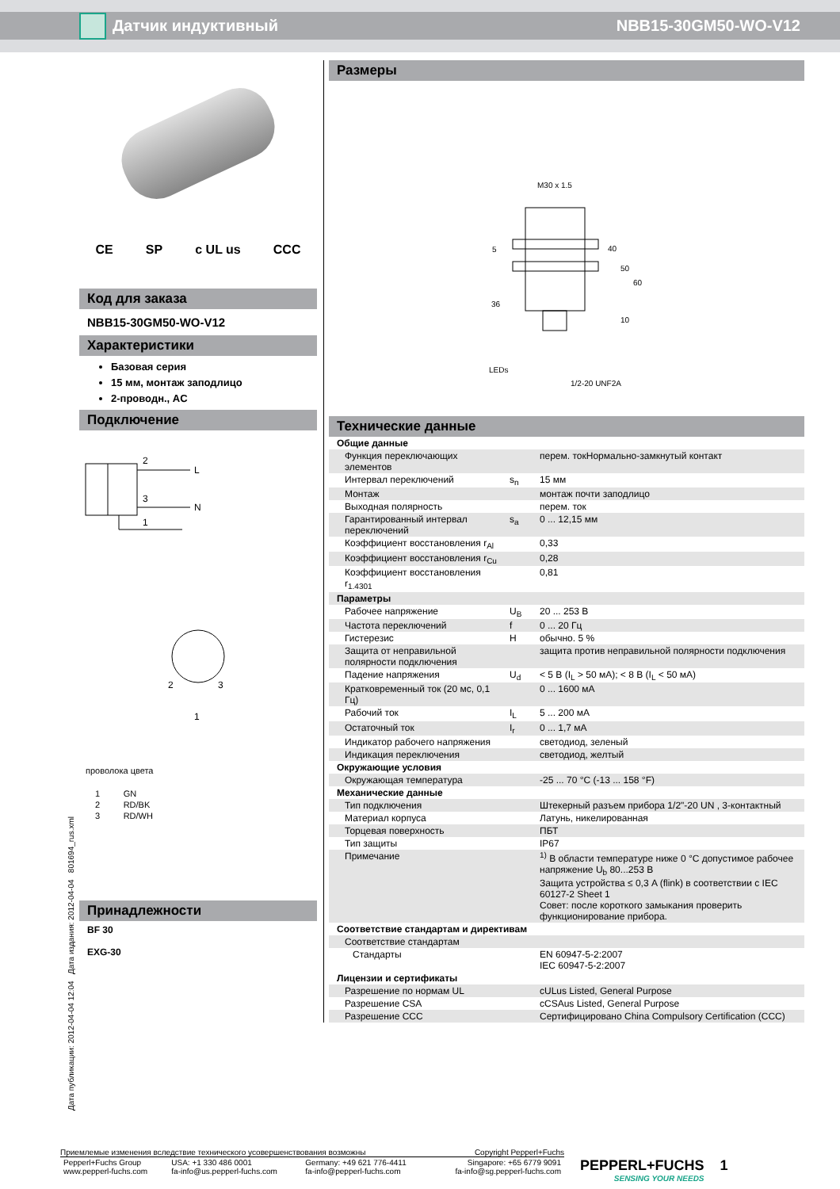Датчик индуктивный NBB15-30GM50-WO-V12
Дата публикации: 2012-04-04 12:04 Дата издания: 2012-04-04 801694_rus.xml
CE SP c UL us CCC
Код для заказа
NBB15-30GM50-WO-V12
Характеристики
Базовая серия
15 мм, монтаж заподлицо
2-проводн., AC
Подключение
2
L
3
N
1
1
2
3
проволока цвета
| 1 | GN |
| 2 | RD/BK |
| 3 | RD/WH |
Принадлежности
BF 30
EXG-30
Размеры
M30 x 1.5
36
LEDs
1/2-20 UNF2A
40
50
60
10
5
Технические данные
| Общие данные | | |
| Функция переключающих элементов | | перем. токНормально-замкнутый контакт |
| Интервал переключений | s<sub>n</sub> | 15 мм |
| Монтаж | | монтаж почти заподлицо |
| Выходная полярность | | перем. ток |
| Гарантированный интервал переключений | s<sub>a</sub> | 0 ... 12,15 мм |
| Коэффициент восстановления r<sub>Al</sub> | | 0,33 |
| Коэффициент восстановления r<sub>Cu</sub> | | 0,28 |
| Коэффициент восстановления r<sub>1.4301</sub> | | 0,81 |
| Параметры | | |
| Рабочее напряжение | U<sub>B</sub> | 20 ... 253 В |
| Частота переключений | f | 0 ... 20 Гц |
| Гистерезис | H | обычно. 5 % |
| Защита от неправильной полярности подключения | | защита против неправильной полярности подключения |
| Падение напряжения | U<sub>d</sub> | < 5 В (I<sub>L</sub> > 50 мА); < 8 В (I<sub>L</sub> < 50 мА) |
| Кратковременный ток (20 мс, 0,1 Гц) | | 0 ... 1600 мА |
| Рабочий ток | I<sub>L</sub> | 5 ... 200 мА |
| Остаточный ток | I<sub>r</sub> | 0 ... 1,7 мА |
| Индикатор рабочего напряжения | | светодиод, зеленый |
| Индикация переключения | | светодиод, желтый |
| Окружающие условия | | |
| Окружающая температура | | -25 ... 70 °C (-13 ... 158 °F) |
| Механические данные | | |
| Тип подключения | | Штекерный разъем прибора 1/2"-20 UN , 3-контактный |
| Материал корпуса | | Латунь, никелированная |
| Торцевая поверхность | | ПБТ |
| Тип защиты | | IP67 |
| Примечание | | <sup>1)</sup> В области температуре ниже 0 °C допустимое рабочее напряжение U<sub>b</sub> 80...253 В Защита устройства ≤ 0,3 A (flink) в соответствии с IEC 60127-2 Sheet 1 Совет: после короткого замыкания проверить функционирование прибора. |
| Соответствие стандартам и директивам | | |
| Соответствие стандартам | | |
| Стандарты | | EN 60947-5-2:2007 IEC 60947-5-2:2007 |
| Лицензии и сертификаты | | |
| Разрешение по нормам UL | | cULus Listed, General Purpose |
| Разрешение CSA | | cCSAus Listed, General Purpose |
| Разрешение CCC | | Сертифицировано China Compulsory Certification (CCC) |
Приемлемые изменения вследствие технического усовершенствования возможны Copyright Pepperl+Fuchs
| Pepperl+Fuchs Group www.pepperl-fuchs.com | USA: +1 330 486 0001 fa-info@us.pepperl-fuchs.com | Germany: +49 621 776-4411 fa-info@pepperl-fuchs.com | Singapore: +65 6779 9091 fa-info@sg.pepperl-fuchs.com |
PEPPERL+FUCHS
SENSING YOUR NEEDS
1